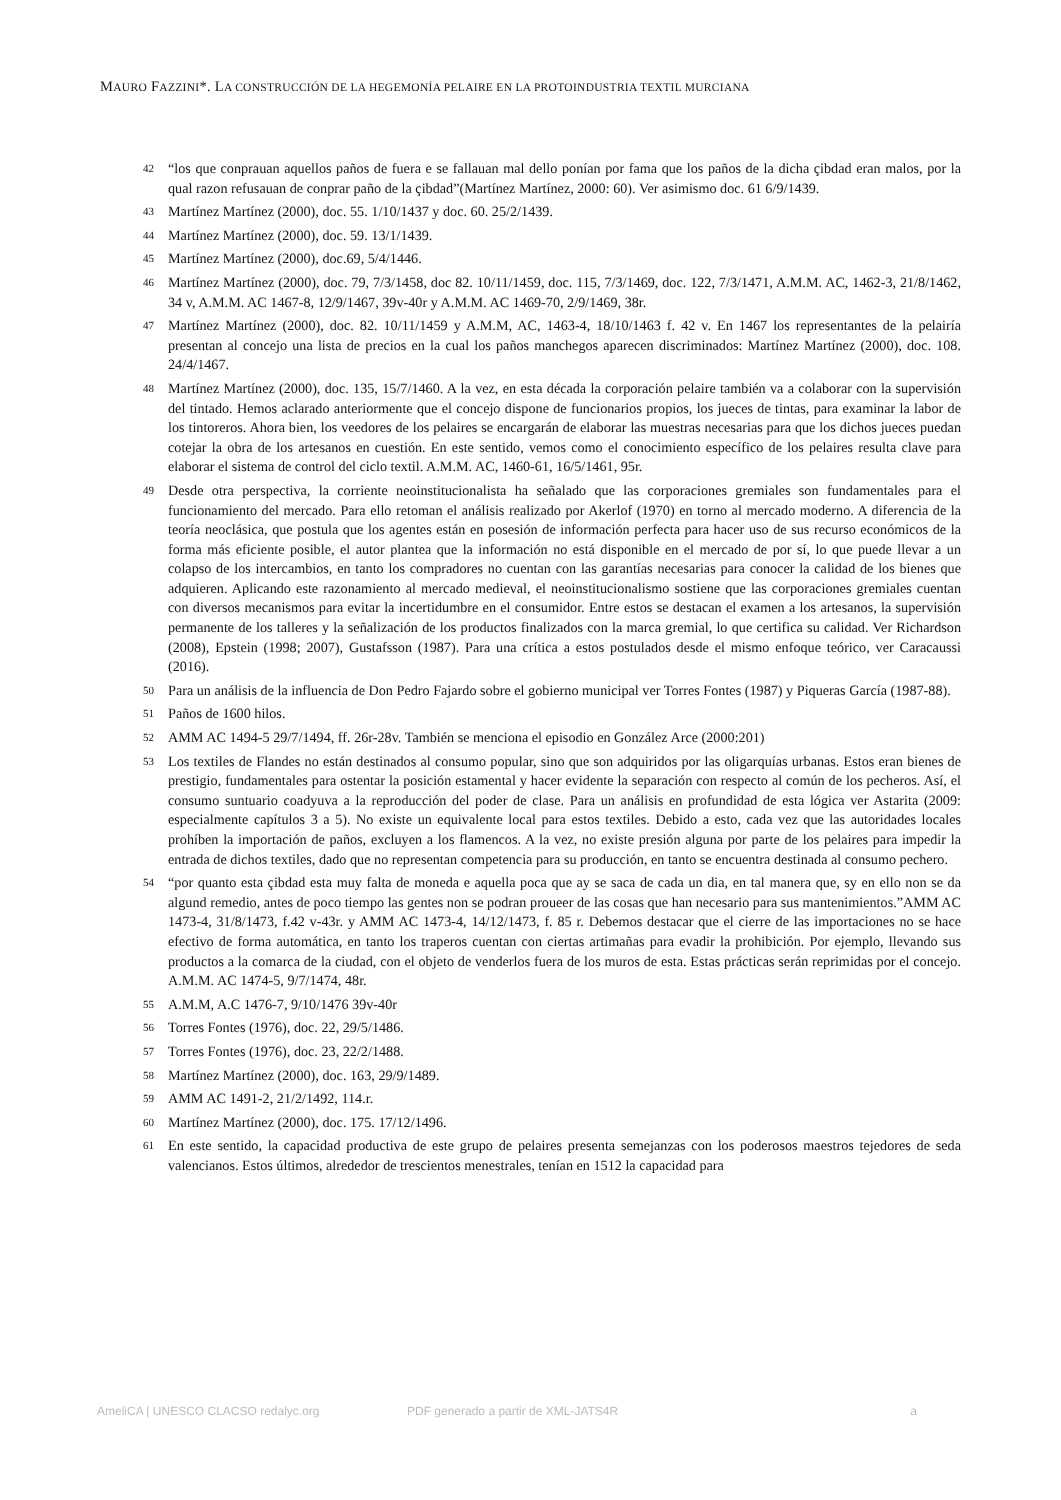MAURO FAZZINI*. LA CONSTRUCCIÓN DE LA HEGEMONÍA PELAIRE EN LA PROTOINDUSTRIA TEXTIL MURCIANA
42 “los que conprauan aquellos paños de fuera e se fallauan mal dello ponían por fama que los paños de la dicha çibdad eran malos, por la qual razon refusauan de conprar paño de la çibdad”(Martínez Martínez, 2000: 60). Ver asimismo doc. 61 6/9/1439.
43 Martínez Martínez (2000), doc. 55. 1/10/1437 y doc. 60. 25/2/1439.
44 Martínez Martínez (2000), doc. 59. 13/1/1439.
45 Martínez Martínez (2000), doc.69, 5/4/1446.
46 Martínez Martínez (2000), doc. 79, 7/3/1458, doc 82. 10/11/1459, doc. 115, 7/3/1469, doc. 122, 7/3/1471, A.M.M. AC, 1462-3, 21/8/1462, 34 v, A.M.M. AC 1467-8, 12/9/1467, 39v-40r y A.M.M. AC 1469-70, 2/9/1469, 38r.
47 Martínez Martínez (2000), doc. 82. 10/11/1459 y A.M.M, AC, 1463-4, 18/10/1463 f. 42 v. En 1467 los representantes de la pelairía presentan al concejo una lista de precios en la cual los paños manchegos aparecen discriminados: Martínez Martínez (2000), doc. 108. 24/4/1467.
48 Martínez Martínez (2000), doc. 135, 15/7/1460. A la vez, en esta década la corporación pelaire también va a colaborar con la supervisión del tintado. Hemos aclarado anteriormente que el concejo dispone de funcionarios propios, los jueces de tintas, para examinar la labor de los tintoreros. Ahora bien, los veedores de los pelaires se encargarán de elaborar las muestras necesarias para que los dichos jueces puedan cotejar la obra de los artesanos en cuestión. En este sentido, vemos como el conocimiento específico de los pelaires resulta clave para elaborar el sistema de control del ciclo textil. A.M.M. AC, 1460-61, 16/5/1461, 95r.
49 Desde otra perspectiva, la corriente neoinstitucionalista ha señalado que las corporaciones gremiales son fundamentales para el funcionamiento del mercado. Para ello retoman el análisis realizado por Akerlof (1970) en torno al mercado moderno. A diferencia de la teoría neoclásica, que postula que los agentes están en posesión de información perfecta para hacer uso de sus recurso económicos de la forma más eficiente posible, el autor plantea que la información no está disponible en el mercado de por sí, lo que puede llevar a un colapso de los intercambios, en tanto los compradores no cuentan con las garantías necesarias para conocer la calidad de los bienes que adquieren. Aplicando este razonamiento al mercado medieval, el neoinstitucionalismo sostiene que las corporaciones gremiales cuentan con diversos mecanismos para evitar la incertidumbre en el consumidor. Entre estos se destacan el examen a los artesanos, la supervisión permanente de los talleres y la señalización de los productos finalizados con la marca gremial, lo que certifica su calidad. Ver Richardson (2008), Epstein (1998; 2007), Gustafsson (1987). Para una crítica a estos postulados desde el mismo enfoque teórico, ver Caracaussi (2016).
50 Para un análisis de la influencia de Don Pedro Fajardo sobre el gobierno municipal ver Torres Fontes (1987) y Piqueras García (1987-88).
51 Paños de 1600 hilos.
52 AMM AC 1494-5 29/7/1494, ff. 26r-28v. También se menciona el episodio en González Arce (2000:201)
53 Los textiles de Flandes no están destinados al consumo popular, sino que son adquiridos por las oligarquías urbanas. Estos eran bienes de prestigio, fundamentales para ostentar la posición estamental y hacer evidente la separación con respecto al común de los pecheros. Así, el consumo suntuario coadyuva a la reproducción del poder de clase. Para un análisis en profundidad de esta lógica ver Astarita (2009: especialmente capítulos 3 a 5). No existe un equivalente local para estos textiles. Debido a esto, cada vez que las autoridades locales prohíben la importación de paños, excluyen a los flamencos. A la vez, no existe presión alguna por parte de los pelaires para impedir la entrada de dichos textiles, dado que no representan competencia para su producción, en tanto se encuentra destinada al consumo pechero.
54 “por quanto esta çibdad esta muy falta de moneda e aquella poca que ay se saca de cada un dia, en tal manera que, sy en ello non se da algund remedio, antes de poco tiempo las gentes non se podran proueer de las cosas que han necesario para sus mantenimientos.”AMM AC 1473-4, 31/8/1473, f.42 v-43r. y AMM AC 1473-4, 14/12/1473, f. 85 r. Debemos destacar que el cierre de las importaciones no se hace efectivo de forma automática, en tanto los traperos cuentan con ciertas artimañas para evadir la prohibición. Por ejemplo, llevando sus productos a la comarca de la ciudad, con el objeto de venderlos fuera de los muros de esta. Estas prácticas serán reprimidas por el concejo. A.M.M. AC 1474-5, 9/7/1474, 48r.
55 A.M.M, A.C 1476-7, 9/10/1476 39v-40r
56 Torres Fontes (1976), doc. 22, 29/5/1486.
57 Torres Fontes (1976), doc. 23, 22/2/1488.
58 Martínez Martínez (2000), doc. 163, 29/9/1489.
59 AMM AC 1491-2, 21/2/1492, 114.r.
60 Martínez Martínez (2000), doc. 175. 17/12/1496.
61 En este sentido, la capacidad productiva de este grupo de pelaires presenta semejanzas con los poderosos maestros tejedores de seda valencianos. Estos últimos, alrededor de trescientos menestrales, tenían en 1512 la capacidad para
AmeliCA | UNESCO CLACSO redalyc.org PDF generado a partir de XML-JATS4R a